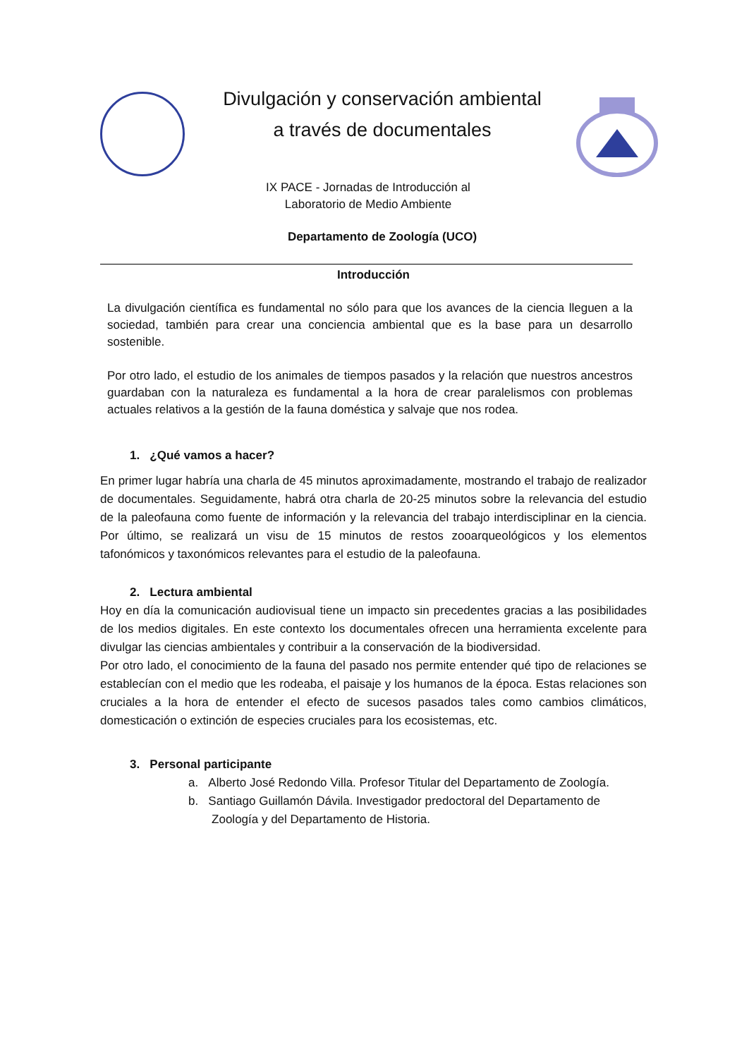Divulgación y conservación ambiental
a través de documentales
IX PACE - Jornadas de Introducción al
Laboratorio de Medio Ambiente
Departamento de Zoología (UCO)
Introducción
La divulgación científica es fundamental no sólo para que los avances de la ciencia lleguen a la sociedad, también para crear una conciencia ambiental que es la base para un desarrollo sostenible.
Por otro lado, el estudio de los animales de tiempos pasados y la relación que nuestros ancestros guardaban con la naturaleza es fundamental a la hora de crear paralelismos con problemas actuales relativos a la gestión de la fauna doméstica y salvaje que nos rodea.
1. ¿Qué vamos a hacer?
En primer lugar habría una charla de 45 minutos aproximadamente, mostrando el trabajo de realizador de documentales. Seguidamente, habrá otra charla de 20-25 minutos sobre la relevancia del estudio de la paleofauna como fuente de información y la relevancia del trabajo interdisciplinar en la ciencia. Por último, se realizará un visu de 15 minutos de restos zooarqueológicos y los elementos tafonómicos y taxonómicos relevantes para el estudio de la paleofauna.
2. Lectura ambiental
Hoy en día la comunicación audiovisual tiene un impacto sin precedentes gracias a las posibilidades de los medios digitales. En este contexto los documentales ofrecen una herramienta excelente para divulgar las ciencias ambientales y contribuir a la conservación de la biodiversidad.
Por otro lado, el conocimiento de la fauna del pasado nos permite entender qué tipo de relaciones se establecían con el medio que les rodeaba, el paisaje y los humanos de la época. Estas relaciones son cruciales a la hora de entender el efecto de sucesos pasados tales como cambios climáticos, domesticación o extinción de especies cruciales para los ecosistemas, etc.
3. Personal participante
a. Alberto José Redondo Villa. Profesor Titular del Departamento de Zoología.
b. Santiago Guillamón Dávila. Investigador predoctoral del Departamento de
Zoología y del Departamento de Historia.